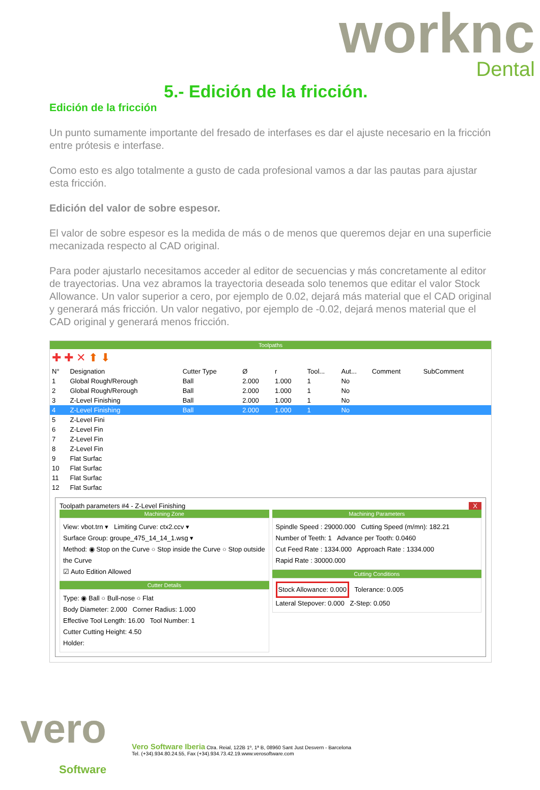worknc
Dental
5.- Edición de la fricción.
Edición de la fricción
Un punto sumamente importante del fresado de interfases es dar el ajuste necesario en la fricción entre prótesis e interfase.
Como esto es algo totalmente a gusto de cada profesional vamos a dar las pautas para ajustar esta fricción.
Edición del valor de sobre espesor.
El valor de sobre espesor es la medida de más o de menos que queremos dejar en una superficie mecanizada respecto al CAD original.
Para poder ajustarlo necesitamos acceder al editor de secuencias y más concretamente al editor de trayectorias. Una vez abramos la trayectoria deseada solo tenemos que editar el valor Stock Allowance. Un valor superior a cero, por ejemplo de 0.02, dejará más material que el CAD original y generará más fricción. Un valor negativo, por ejemplo de -0.02, dejará menos material que el CAD original y generará menos fricción.
Toolpaths
✚ ✚ ✕ ⬆ ⬇
| N° | Designation | Cutter Type | Ø | r | Tool... | Aut... | Comment | SubComment |
| --- | --- | --- | --- | --- | --- | --- | --- | --- |
| 1 | Global Rough/Rerough | Ball | 2.000 | 1.000 | 1 | No | | |
| 2 | Global Rough/Rerough | Ball | 2.000 | 1.000 | 1 | No | | |
| 3 | Z-Level Finishing | Ball | 2.000 | 1.000 | 1 | No | | |
| 4 | Z-Level Finishing | Ball | 2.000 | 1.000 | 1 | No | | |
| 5 | Z-Level Fini | | | | | | | |
| 6 | Z-Level Fin | | | | | | | |
| 7 | Z-Level Fin | | | | | | | |
| 8 | Z-Level Fin | | | | | | | |
| 9 | Flat Surfac | | | | | | | |
| 10 | Flat Surfac | | | | | | | |
| 11 | Flat Surfac | | | | | | | |
| 12 | Flat Surfac | | | | | | | |
Toolpath parameters #4 - Z-Level Finishing X
Machining Zone
View: vbot.trn ▾ Limiting Curve: ctx2.ccv ▾
Surface Group: groupe_475_14_14_1.wsg ▾
Method: ◉ Stop on the Curve ○ Stop inside the Curve ○ Stop outside the Curve
☑ Auto Edition Allowed
Cutter Details
Type: ◉ Ball ○ Bull-nose ○ Flat
Body Diameter: 2.000 Corner Radius: 1.000
Effective Tool Length: 16.00 Tool Number: 1
Cutter Cutting Height: 4.50
Holder:
Machining Parameters
Spindle Speed : 29000.000 Cutting Speed (m/mn): 182.21
Number of Teeth: 1 Advance per Tooth: 0.0460
Cut Feed Rate : 1334.000 Approach Rate : 1334.000
Rapid Rate : 30000.000
Cutting Conditions
Stock Allowance: 0.000 Tolerance: 0.005
Lateral Stepover: 0.000 Z-Step: 0.050
vero
Software
Vero Software Iberia Ctra. Reial, 122B 1º, 1ª B, 08960 Sant Just Desvern - Barcelona
Tel. (+34).934.80.24.55, Fax (+34).934.73.42.19.www.verosoftware.com